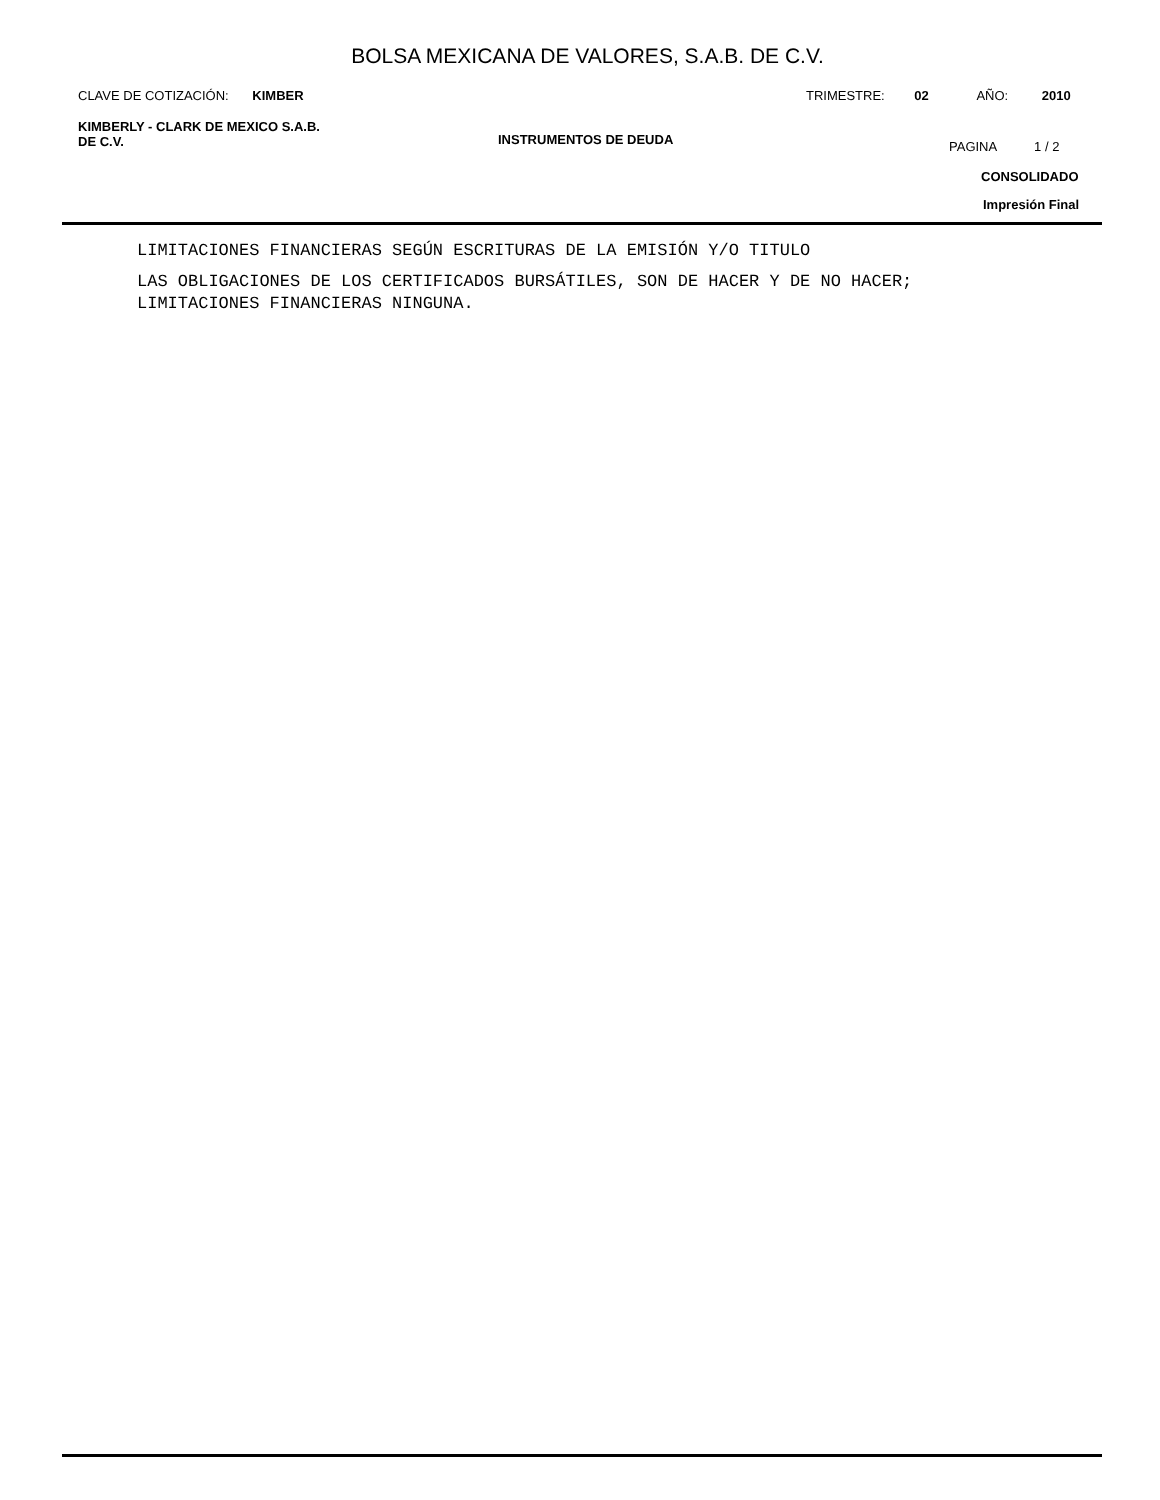BOLSA MEXICANA DE VALORES, S.A.B. DE C.V.
CLAVE DE COTIZACIÓN: KIMBER TRIMESTRE: 02 AÑO: 2010
KIMBERLY - CLARK DE MEXICO S.A.B.
DE C.V.
INSTRUMENTOS DE DEUDA PAGINA 1 / 2
CONSOLIDADO
Impresión Final
LIMITACIONES FINANCIERAS SEGÚN ESCRITURAS DE LA EMISIÓN Y/O TITULO
LAS OBLIGACIONES DE LOS CERTIFICADOS BURSÁTILES, SON DE HACER Y DE NO HACER;
LIMITACIONES FINANCIERAS NINGUNA.